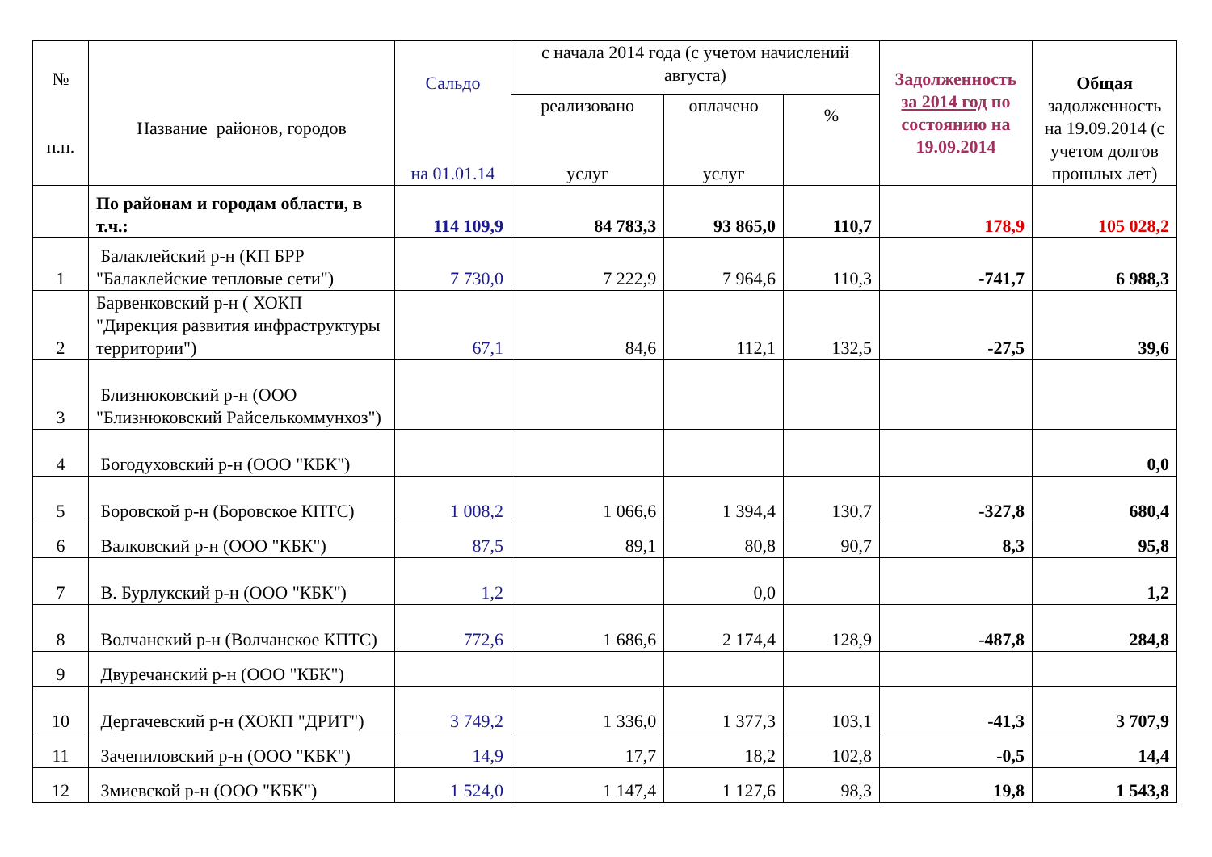| № п.п. | Название районов, городов | Сальдо на 01.01.14 | с начала 2014 года (с учетом начислений августа) | | | Задолженность за 2014 год по состоянию на 19.09.2014 | Общая задолженность на 19.09.2014 (с учетом долгов прошлых лет) |
| --- | --- | --- | --- | --- | --- | --- | --- |
| | | | реализовано услуг | оплачено услуг | % | | |
| | По районам и городам области, в т.ч.: | 114 109,9 | 84 783,3 | 93 865,0 | 110,7 | 178,9 | 105 028,2 |
| 1 | Балаклейский р-н (КП БРР "Балаклейские тепловые сети") | 7 730,0 | 7 222,9 | 7 964,6 | 110,3 | -741,7 | 6 988,3 |
| 2 | Барвенковский р-н ( ХОКП "Дирекция развития инфраструктуры территории") | 67,1 | 84,6 | 112,1 | 132,5 | -27,5 | 39,6 |
| 3 | Близнюковский р-н (ООО "Близнюковский Райселькоммунхоз") | | | | | | |
| 4 | Богодуховский р-н (ООО "КБК") | | | | | | 0,0 |
| 5 | Боровской р-н (Боровское КПТС) | 1 008,2 | 1 066,6 | 1 394,4 | 130,7 | -327,8 | 680,4 |
| 6 | Валковский р-н (ООО "КБК") | 87,5 | 89,1 | 80,8 | 90,7 | 8,3 | 95,8 |
| 7 | В. Бурлукский р-н (ООО "КБК") | 1,2 | | 0,0 | | | 1,2 |
| 8 | Волчанский р-н (Волчанское КПТС) | 772,6 | 1 686,6 | 2 174,4 | 128,9 | -487,8 | 284,8 |
| 9 | Двуречанский р-н (ООО "КБК") | | | | | | |
| 10 | Дергачевский р-н (ХОКП "ДРИТ") | 3 749,2 | 1 336,0 | 1 377,3 | 103,1 | -41,3 | 3 707,9 |
| 11 | Зачепиловский р-н (ООО "КБК") | 14,9 | 17,7 | 18,2 | 102,8 | -0,5 | 14,4 |
| 12 | Змиевской р-н (ООО "КБК") | 1 524,0 | 1 147,4 | 1 127,6 | 98,3 | 19,8 | 1 543,8 |